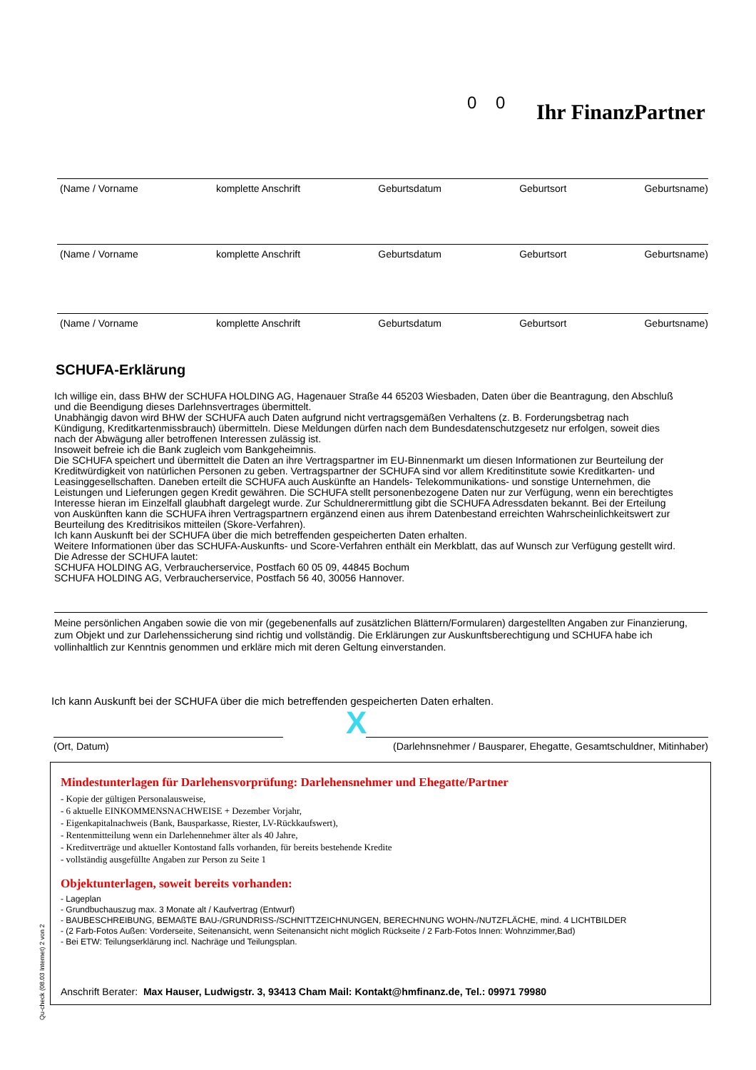0 0 Ihr FinanzPartner
(Name / Vorname komplette Anschrift Geburtsdatum Geburtsort Geburtsname)
(Name / Vorname komplette Anschrift Geburtsdatum Geburtsort Geburtsname)
(Name / Vorname komplette Anschrift Geburtsdatum Geburtsort Geburtsname)
SCHUFA-Erklärung
Ich willige ein, dass BHW der SCHUFA HOLDING AG, Hagenauer Straße 44 65203 Wiesbaden, Daten über die Beantragung, den Abschluß und die Beendigung dieses Darlehnsvertrages übermittelt.
Unabhängig davon wird BHW der SCHUFA auch Daten aufgrund nicht vertragsgemäßen Verhaltens (z. B. Forderungsbetrag nach Kündigung, Kreditkartenmissbrauch) übermitteln. Diese Meldungen dürfen nach dem Bundesdatenschutzgesetz nur erfolgen, soweit dies nach der Abwägung aller betroffenen Interessen zulässig ist.
Insoweit befreie ich die Bank zugleich vom Bankgeheimnis.
Die SCHUFA speichert und übermittelt die Daten an ihre Vertragspartner im EU-Binnenmarkt um diesen Informationen zur Beurteilung der Kreditwürdigkeit von natürlichen Personen zu geben. Vertragspartner der SCHUFA sind vor allem Kreditinstitute sowie Kreditkarten- und Leasinggesellschaften. Daneben erteilt die SCHUFA auch Auskünfte an Handels- Telekommunikations- und sonstige Unternehmen, die Leistungen und Lieferungen gegen Kredit gewähren. Die SCHUFA stellt personenbezogene Daten nur zur Verfügung, wenn ein berechtigtes Interesse hieran im Einzelfall glaubhaft dargelegt wurde. Zur Schuldnerermittlung gibt die SCHUFA Adressdaten bekannt. Bei der Erteilung von Auskünften kann die SCHUFA ihren Vertragspartnern ergänzend einen aus ihrem Datenbestand erreichten Wahrscheinlichkeitswert zur Beurteilung des Kreditrisikos mitteilen (Skore-Verfahren).
Ich kann Auskunft bei der SCHUFA über die mich betreffenden gespeicherten Daten erhalten.
Weitere Informationen über das SCHUFA-Auskunfts- und Score-Verfahren enthält ein Merkblatt, das auf Wunsch zur Verfügung gestellt wird.
Die Adresse der SCHUFA lautet:
SCHUFA HOLDING AG, Verbraucherservice, Postfach 60 05 09, 44845 Bochum
SCHUFA HOLDING AG, Verbraucherservice, Postfach 56 40, 30056 Hannover.
Meine persönlichen Angaben sowie die von mir (gegebenenfalls auf zusätzlichen Blättern/Formularen) dargestellten Angaben zur Finanzierung, zum Objekt und zur Darlehenssicherung sind richtig und vollständig. Die Erklärungen zur Auskunftsberechtigung und SCHUFA habe ich vollinhaltlich zur Kenntnis genommen und erkläre mich mit deren Geltung einverstanden.
Ich kann Auskunft bei der SCHUFA über die mich betreffenden gespeicherten Daten erhalten.
(Ort, Datum)
X
(Darlehnsnehmer / Bausparer, Ehegatte, Gesamtschuldner, Mitinhaber)
Mindestunterlagen für Darlehensvorprüfung: Darlehensnehmer und Ehegatte/Partner
- Kopie der gültigen Personalausweise,
- 6 aktuelle EINKOMMENSNACHWEISE + Dezember Vorjahr,
- Eigenkapitalnachweis (Bank, Bausparkasse, Riester, LV-Rückkaufswert),
- Rentenmitteilung wenn ein Darlehennehmer älter als 40 Jahre,
- Kreditverträge und aktueller Kontostand falls vorhanden, für bereits bestehende Kredite
- vollständig ausgefüllte Angaben zur Person zu Seite 1
Objektunterlagen, soweit bereits vorhanden:
- Lageplan
- Grundbuchauszug max. 3 Monate alt / Kaufvertrag (Entwurf)
- BAUBESCHREIBUNG, BEMAßTE BAU-/GRUNDRISS-/SCHNITTZEICHNUNGEN, BERECHNUNG WOHN-/NUTZFLÄCHE, mind. 4 LICHTBILDER
- (2 Farb-Fotos Außen: Vorderseite, Seitenansicht, wenn Seitenansicht nicht möglich Rückseite / 2 Farb-Fotos Innen: Wohnzimmer,Bad)
- Bei ETW: Teilungserklärung incl. Nachräge und Teilungsplan.
Anschrift Berater: Max Hauser, Ludwigstr. 3, 93413 Cham Mail: Kontakt@hmfinanz.de, Tel.: 09971 79980
Qu-check (08.03 Internet) 2 von 2